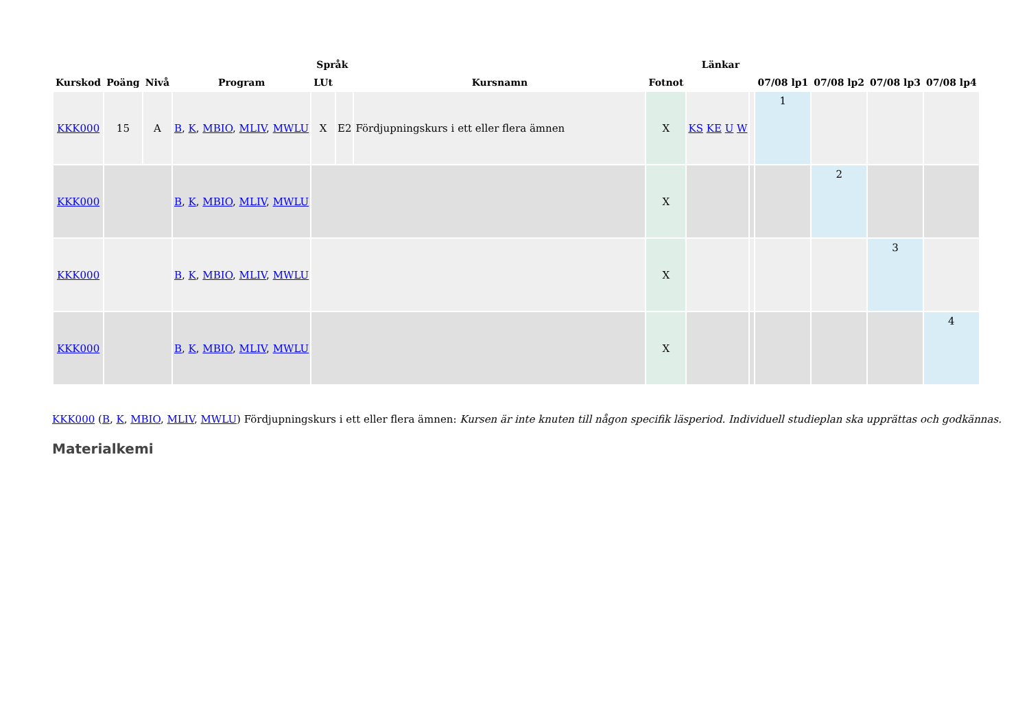| Kurskod | Poäng | Nivå | Program | Språk | | Kursnamn | Fotnot | Länkar | | 07/08 lp1 | 07/08 lp2 | 07/08 lp3 | 07/08 lp4 |
| --- | --- | --- | --- | --- | --- | --- | --- | --- | --- | --- | --- | --- | --- |
| | | | | LUt | | | | | | | | | |
| KKK000 | 15 | A | B , K , MBIO , MLIV , MWLU | X | E2 | Fördjupningskurs i ett eller flera ämnen | X | KS KE U W | | 1 | | | |
| KKK000 | | | B , K , MBIO , MLIV , MWLU | | | | X | | | | 2 | | |
| KKK000 | | | B , K , MBIO , MLIV , MWLU | | | | X | | | | | 3 | |
| KKK000 | | | B , K , MBIO , MLIV , MWLU | | | | X | | | | | | 4 |
KKK000 (B, K, MBIO, MLIV, MWLU) Fördjupningskurs i ett eller flera ämnen: Kursen är inte knuten till någon specifik läsperiod. Individuell studieplan ska upprättas och godkännas.
Materialkemi